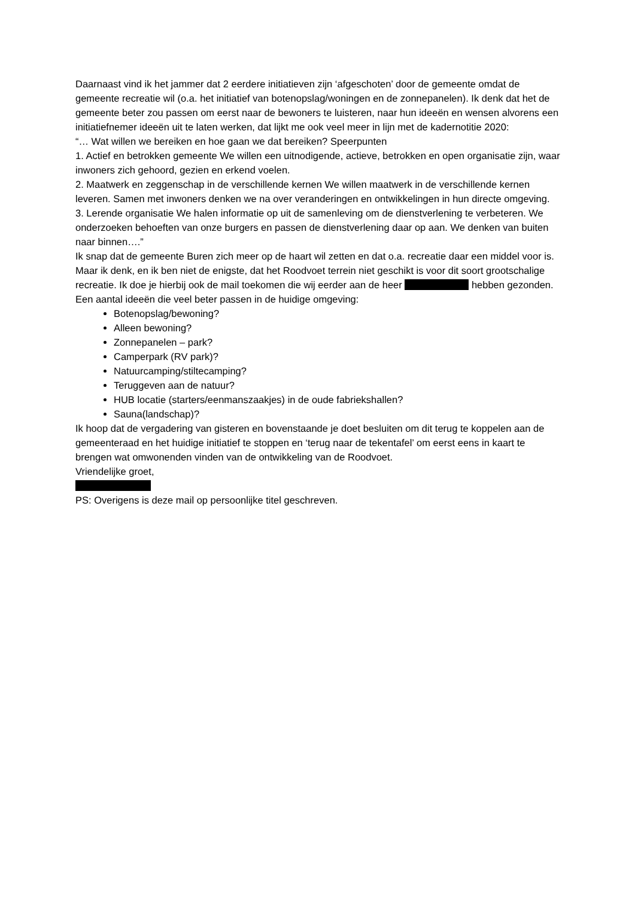Daarnaast vind ik het jammer dat 2 eerdere initiatieven zijn ‘afgeschoten’ door de gemeente omdat de gemeente recreatie wil (o.a. het initiatief van botenopslag/woningen en de zonnepanelen). Ik denk dat het de gemeente beter zou passen om eerst naar de bewoners te luisteren, naar hun ideeën en wensen alvorens een initiatiefnemer ideeën uit te laten werken, dat lijkt me ook veel meer in lijn met de kadernotitie 2020:
“… Wat willen we bereiken en hoe gaan we dat bereiken? Speerpunten
1. Actief en betrokken gemeente We willen een uitnodigende, actieve, betrokken en open organisatie zijn, waar inwoners zich gehoord, gezien en erkend voelen.
2. Maatwerk en zeggenschap in de verschillende kernen We willen maatwerk in de verschillende kernen leveren. Samen met inwoners denken we na over veranderingen en ontwikkelingen in hun directe omgeving.
3. Lerende organisatie We halen informatie op uit de samenleving om de dienstverlening te verbeteren. We onderzoeken behoeften van onze burgers en passen de dienstverlening daar op aan. We denken van buiten naar binnen….”
Ik snap dat de gemeente Buren zich meer op de haart wil zetten en dat o.a. recreatie daar een middel voor is. Maar ik denk, en ik ben niet de enigste, dat het Roodvoet terrein niet geschikt is voor dit soort grootschalige recreatie. Ik doe je hierbij ook de mail toekomen die wij eerder aan de heer hebben gezonden.
Een aantal ideeën die veel beter passen in de huidige omgeving:
Botenopslag/bewoning?
Alleen bewoning?
Zonnepanelen – park?
Camperpark (RV park)?
Natuurcamping/stiltecamping?
Teruggeven aan de natuur?
HUB locatie (starters/eenmanszaakjes) in de oude fabriekshallen?
Sauna(landschap)?
Ik hoop dat de vergadering van gisteren en bovenstaande je doet besluiten om dit terug te koppelen aan de gemeenteraad en het huidige initiatief te stoppen en ‘terug naar de tekentafel’ om eerst eens in kaart te brengen wat omwonenden vinden van de ontwikkeling van de Roodvoet.
Vriendelijke groet,
PS: Overigens is deze mail op persoonlijke titel geschreven.